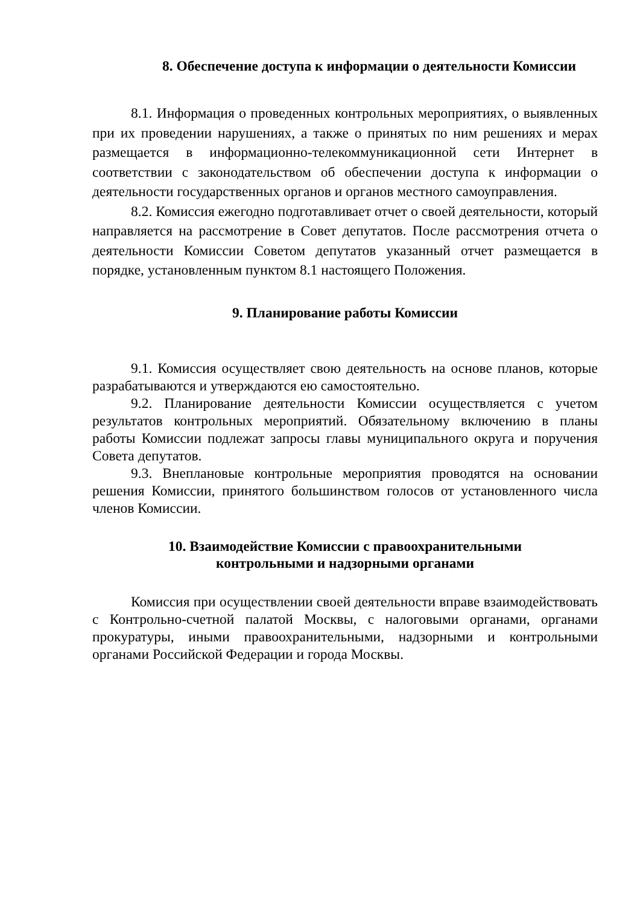8. Обеспечение доступа к информации о деятельности Комиссии
8.1. Информация о проведенных контрольных мероприятиях, о выявленных при их проведении нарушениях, а также о принятых по ним решениях и мерах размещается в информационно-телекоммуникационной сети Интернет в соответствии с законодательством об обеспечении доступа к информации о деятельности государственных органов и органов местного самоуправления.
8.2. Комиссия ежегодно подготавливает отчет о своей деятельности, который направляется на рассмотрение в Совет депутатов. После рассмотрения отчета о деятельности Комиссии Советом депутатов указанный отчет размещается в порядке, установленным пунктом 8.1 настоящего Положения.
9. Планирование работы Комиссии
9.1. Комиссия осуществляет свою деятельность на основе планов, которые разрабатываются и утверждаются ею самостоятельно.
9.2. Планирование деятельности Комиссии осуществляется с учетом результатов контрольных мероприятий. Обязательному включению в планы работы Комиссии подлежат запросы главы муниципального округа и поручения Совета депутатов.
9.3. Внеплановые контрольные мероприятия проводятся на основании решения Комиссии, принятого большинством голосов от установленного числа членов Комиссии.
10. Взаимодействие Комиссии с правоохранительными
контрольными и надзорными органами
Комиссия при осуществлении своей деятельности вправе взаимодействовать с Контрольно-счетной палатой Москвы, с налоговыми органами, органами прокуратуры, иными правоохранительными, надзорными и контрольными органами Российской Федерации и города Москвы.